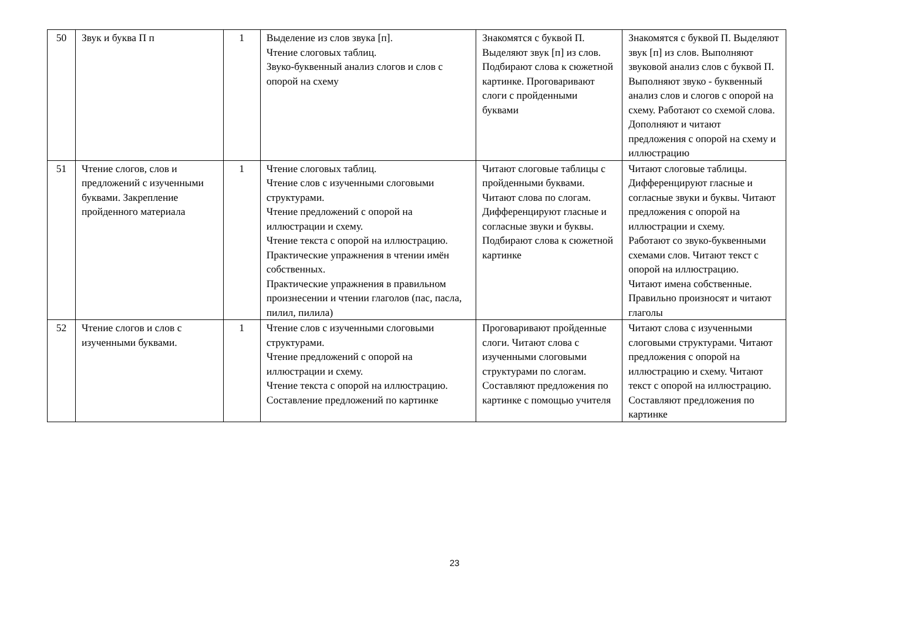| 50 | Звук и буква П п | 1 | Выделение из слов звука [п]. Чтение слоговых таблиц. Звуко-буквенный анализ слогов и слов с опорой на схему | Знакомятся с буквой П. Выделяют звук [п] из слов. Подбирают слова к сюжетной картинке. Проговаривают слоги с пройденными буквами | Знакомятся с буквой П. Выделяют звук [п] из слов. Выполняют звуковой анализ слов с буквой П. Выполняют звуко - буквенный анализ слов и слогов с опорой на схему. Работают со схемой слова. Дополняют и читают предложения с опорой на схему и иллюстрацию |
| 51 | Чтение слогов, слов и предложений с изученными буквами. Закрепление пройденного материала | 1 | Чтение слоговых таблиц. Чтение слов с изученными слоговыми структурами. Чтение предложений с опорой на иллюстрации и схему. Чтение текста с опорой на иллюстрацию. Практические упражнения в чтении имён собственных. Практические упражнения в правильном произнесении и чтении глаголов (пас, пасла, пилил, пилила) | Читают слоговые таблицы с пройденными буквами. Читают слова по слогам. Дифференцируют гласные и согласные звуки и буквы. Подбирают слова к сюжетной картинке | Читают слоговые таблицы. Дифференцируют гласные и согласные звуки и буквы. Читают предложения с опорой на иллюстрации и схему. Работают со звуко-буквенными схемами слов. Читают текст с опорой на иллюстрацию. Читают имена собственные. Правильно произносят и читают глаголы |
| 52 | Чтение слогов и слов с изученными буквами. | 1 | Чтение слов с изученными слоговыми структурами. Чтение предложений с опорой на иллюстрации и схему. Чтение текста с опорой на иллюстрацию. Составление предложений по картинке | Проговаривают пройденные слоги. Читают слова с изученными слоговыми структурами по слогам. Составляют предложения по картинке с помощью учителя | Читают слова с изученными слоговыми структурами. Читают предложения с опорой на иллюстрацию и схему. Читают текст с опорой на иллюстрацию. Составляют предложения по картинке |
23